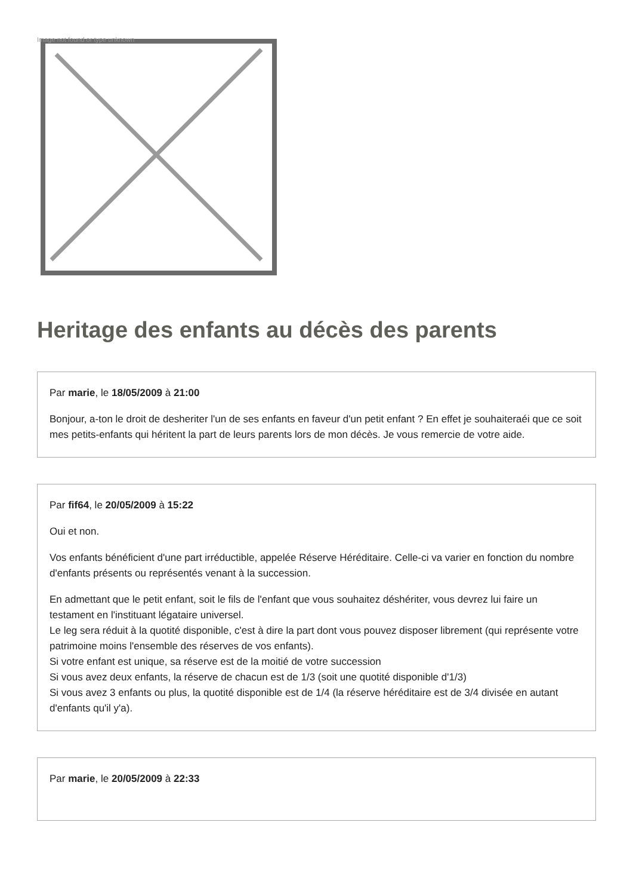Image not found or type unknown
Heritage des enfants au décès des parents
Par marie, le 18/05/2009 à 21:00
Bonjour, a-ton le droit de desheriter l'un de ses enfants en faveur d'un petit enfant ? En effet je souhaiteraéi que ce soit mes petits-enfants qui héritent la part de leurs parents lors de mon décès. Je vous remercie de votre aide.
Par fif64, le 20/05/2009 à 15:22
Oui et non.
Vos enfants bénéficient d'une part irréductible, appelée Réserve Héréditaire. Celle-ci va varier en fonction du nombre d'enfants présents ou représentés venant à la succession.
En admettant que le petit enfant, soit le fils de l'enfant que vous souhaitez déshériter, vous devrez lui faire un testament en l'instituant légataire universel.
Le leg sera réduit à la quotité disponible, c'est à dire la part dont vous pouvez disposer librement (qui représente votre patrimoine moins l'ensemble des réserves de vos enfants).
Si votre enfant est unique, sa réserve est de la moitié de votre succession
Si vous avez deux enfants, la réserve de chacun est de 1/3 (soit une quotité disponible d'1/3)
Si vous avez 3 enfants ou plus, la quotité disponible est de 1/4 (la réserve héréditaire est de 3/4 divisée en autant d'enfants qu'il y'a).
Par marie, le 20/05/2009 à 22:33